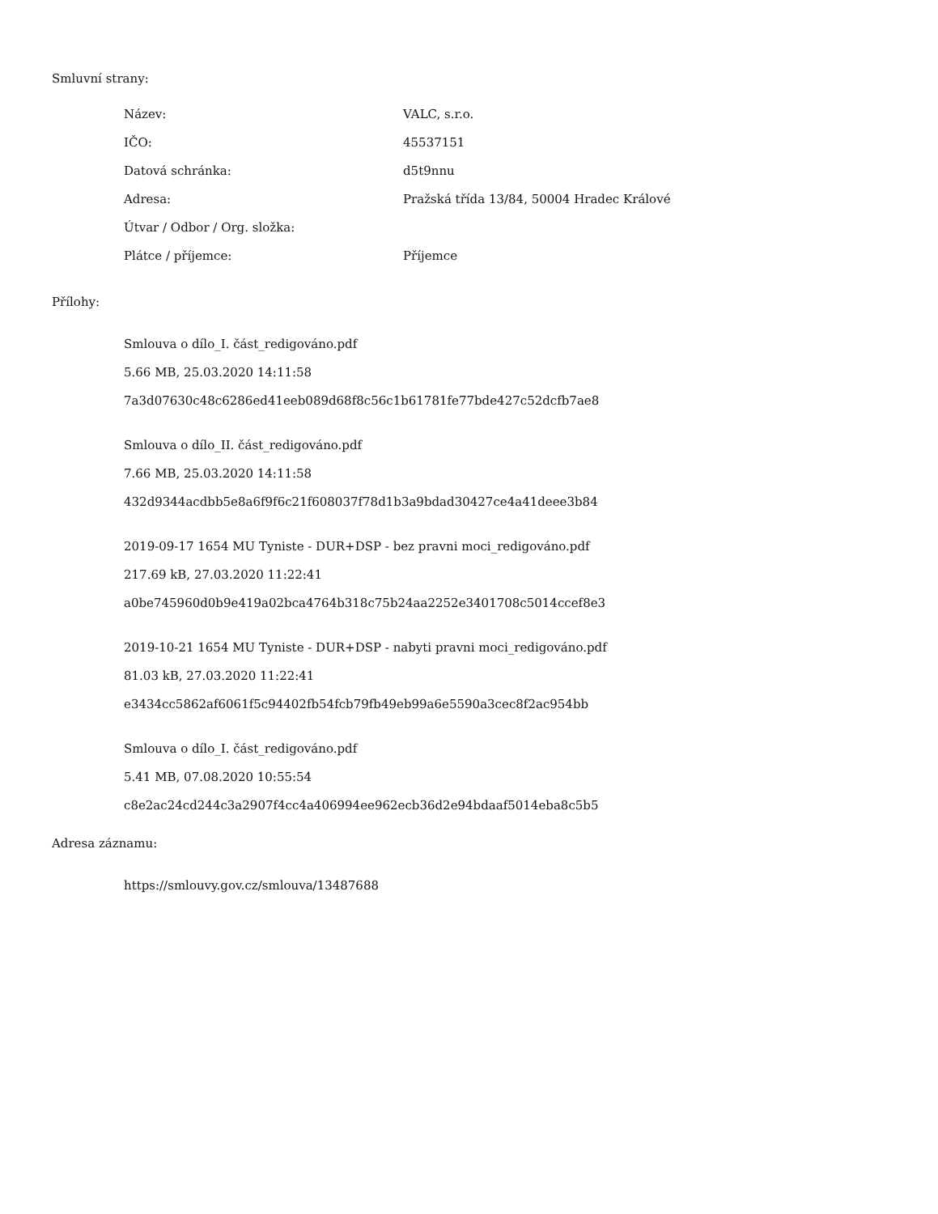Smluvní strany:
| Název: | VALC, s.r.o. |
| IČO: | 45537151 |
| Datová schránka: | d5t9nnu |
| Adresa: | Pražská třída 13/84, 50004 Hradec Králové |
| Útvar / Odbor / Org. složka: | |
| Plátce / příjemce: | Příjemce |
Přílohy:
Smlouva o dílo_I. část_redigováno.pdf
5.66 MB, 25.03.2020 14:11:58
7a3d07630c48c6286ed41eeb089d68f8c56c1b61781fe77bde427c52dcfb7ae8
Smlouva o dílo_II. část_redigováno.pdf
7.66 MB, 25.03.2020 14:11:58
432d9344acdbb5e8a6f9f6c21f608037f78d1b3a9bdad30427ce4a41deee3b84
2019-09-17 1654 MU Tyniste - DUR+DSP - bez pravni moci_redigováno.pdf
217.69 kB, 27.03.2020 11:22:41
a0be745960d0b9e419a02bca4764b318c75b24aa2252e3401708c5014ccef8e3
2019-10-21 1654 MU Tyniste - DUR+DSP - nabyti pravni moci_redigováno.pdf
81.03 kB, 27.03.2020 11:22:41
e3434cc5862af6061f5c94402fb54fcb79fb49eb99a6e5590a3cec8f2ac954bb
Smlouva o dílo_I. část_redigováno.pdf
5.41 MB, 07.08.2020 10:55:54
c8e2ac24cd244c3a2907f4cc4a406994ee962ecb36d2e94bdaaf5014eba8c5b5
Adresa záznamu:
https://smlouvy.gov.cz/smlouva/13487688